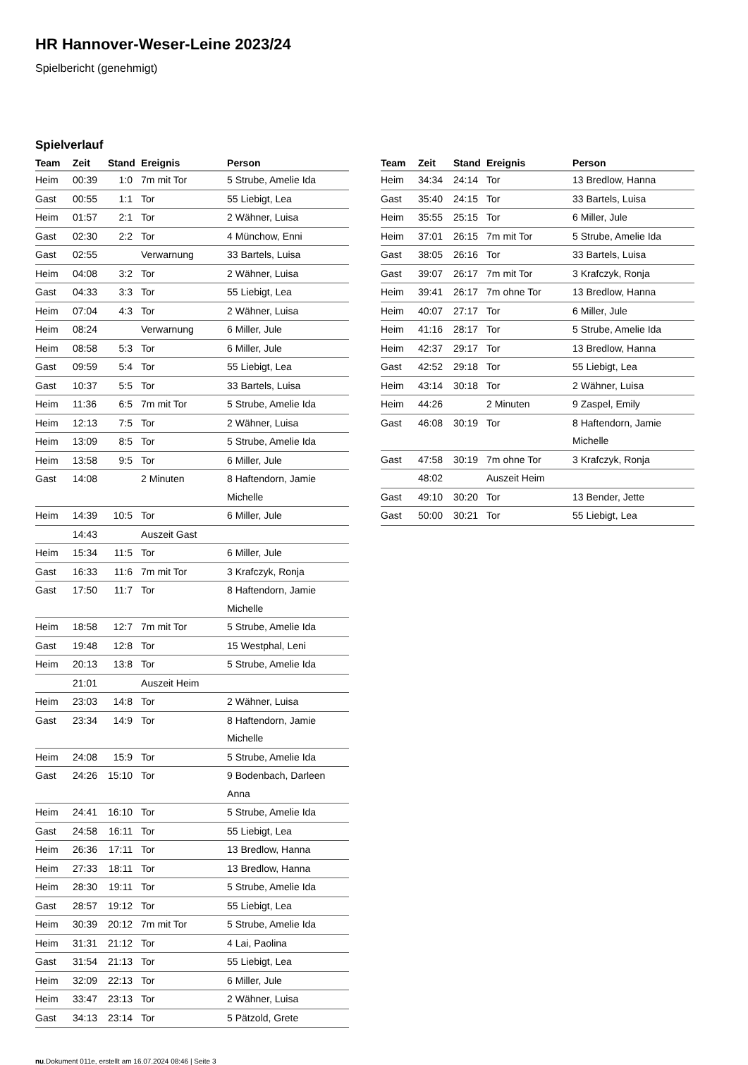HR Hannover-Weser-Leine 2023/24
Spielbericht (genehmigt)
Spielverlauf
| Team | Zeit | Stand | Ereignis | Person |
| --- | --- | --- | --- | --- |
| Heim | 00:39 | 1:0 | 7m mit Tor | 5 Strube, Amelie Ida |
| Gast | 00:55 | 1:1 | Tor | 55 Liebigt, Lea |
| Heim | 01:57 | 2:1 | Tor | 2 Wähner, Luisa |
| Gast | 02:30 | 2:2 | Tor | 4 Münchow, Enni |
| Gast | 02:55 | | Verwarnung | 33 Bartels, Luisa |
| Heim | 04:08 | 3:2 | Tor | 2 Wähner, Luisa |
| Gast | 04:33 | 3:3 | Tor | 55 Liebigt, Lea |
| Heim | 07:04 | 4:3 | Tor | 2 Wähner, Luisa |
| Heim | 08:24 | | Verwarnung | 6 Miller, Jule |
| Heim | 08:58 | 5:3 | Tor | 6 Miller, Jule |
| Gast | 09:59 | 5:4 | Tor | 55 Liebigt, Lea |
| Gast | 10:37 | 5:5 | Tor | 33 Bartels, Luisa |
| Heim | 11:36 | 6:5 | 7m mit Tor | 5 Strube, Amelie Ida |
| Heim | 12:13 | 7:5 | Tor | 2 Wähner, Luisa |
| Heim | 13:09 | 8:5 | Tor | 5 Strube, Amelie Ida |
| Heim | 13:58 | 9:5 | Tor | 6 Miller, Jule |
| Gast | 14:08 | | 2 Minuten | 8 Haftendorn, Jamie Michelle |
| Heim | 14:39 | 10:5 | Tor | 6 Miller, Jule |
| | 14:43 | | Auszeit Gast | |
| Heim | 15:34 | 11:5 | Tor | 6 Miller, Jule |
| Gast | 16:33 | 11:6 | 7m mit Tor | 3 Krafczyk, Ronja |
| Gast | 17:50 | 11:7 | Tor | 8 Haftendorn, Jamie Michelle |
| Heim | 18:58 | 12:7 | 7m mit Tor | 5 Strube, Amelie Ida |
| Gast | 19:48 | 12:8 | Tor | 15 Westphal, Leni |
| Heim | 20:13 | 13:8 | Tor | 5 Strube, Amelie Ida |
| | 21:01 | | Auszeit Heim | |
| Heim | 23:03 | 14:8 | Tor | 2 Wähner, Luisa |
| Gast | 23:34 | 14:9 | Tor | 8 Haftendorn, Jamie Michelle |
| Heim | 24:08 | 15:9 | Tor | 5 Strube, Amelie Ida |
| Gast | 24:26 | 15:10 | Tor | 9 Bodenbach, Darleen Anna |
| Heim | 24:41 | 16:10 | Tor | 5 Strube, Amelie Ida |
| Gast | 24:58 | 16:11 | Tor | 55 Liebigt, Lea |
| Heim | 26:36 | 17:11 | Tor | 13 Bredlow, Hanna |
| Heim | 27:33 | 18:11 | Tor | 13 Bredlow, Hanna |
| Heim | 28:30 | 19:11 | Tor | 5 Strube, Amelie Ida |
| Gast | 28:57 | 19:12 | Tor | 55 Liebigt, Lea |
| Heim | 30:39 | 20:12 | 7m mit Tor | 5 Strube, Amelie Ida |
| Heim | 31:31 | 21:12 | Tor | 4 Lai, Paolina |
| Gast | 31:54 | 21:13 | Tor | 55 Liebigt, Lea |
| Heim | 32:09 | 22:13 | Tor | 6 Miller, Jule |
| Heim | 33:47 | 23:13 | Tor | 2 Wähner, Luisa |
| Gast | 34:13 | 23:14 | Tor | 5 Pätzold, Grete |
| Team | Zeit | Stand | Ereignis | Person |
| --- | --- | --- | --- | --- |
| Heim | 34:34 | 24:14 | Tor | 13 Bredlow, Hanna |
| Gast | 35:40 | 24:15 | Tor | 33 Bartels, Luisa |
| Heim | 35:55 | 25:15 | Tor | 6 Miller, Jule |
| Heim | 37:01 | 26:15 | 7m mit Tor | 5 Strube, Amelie Ida |
| Gast | 38:05 | 26:16 | Tor | 33 Bartels, Luisa |
| Gast | 39:07 | 26:17 | 7m mit Tor | 3 Krafczyk, Ronja |
| Heim | 39:41 | 26:17 | 7m ohne Tor | 13 Bredlow, Hanna |
| Heim | 40:07 | 27:17 | Tor | 6 Miller, Jule |
| Heim | 41:16 | 28:17 | Tor | 5 Strube, Amelie Ida |
| Heim | 42:37 | 29:17 | Tor | 13 Bredlow, Hanna |
| Gast | 42:52 | 29:18 | Tor | 55 Liebigt, Lea |
| Heim | 43:14 | 30:18 | Tor | 2 Wähner, Luisa |
| Heim | 44:26 | | 2 Minuten | 9 Zaspel, Emily |
| Gast | 46:08 | 30:19 | Tor | 8 Haftendorn, Jamie Michelle |
| Gast | 47:58 | 30:19 | 7m ohne Tor | 3 Krafczyk, Ronja |
| | 48:02 | | Auszeit Heim | |
| Gast | 49:10 | 30:20 | Tor | 13 Bender, Jette |
| Gast | 50:00 | 30:21 | Tor | 55 Liebigt, Lea |
nu.Dokument 011e, erstellt am 16.07.2024 08:46 | Seite 3